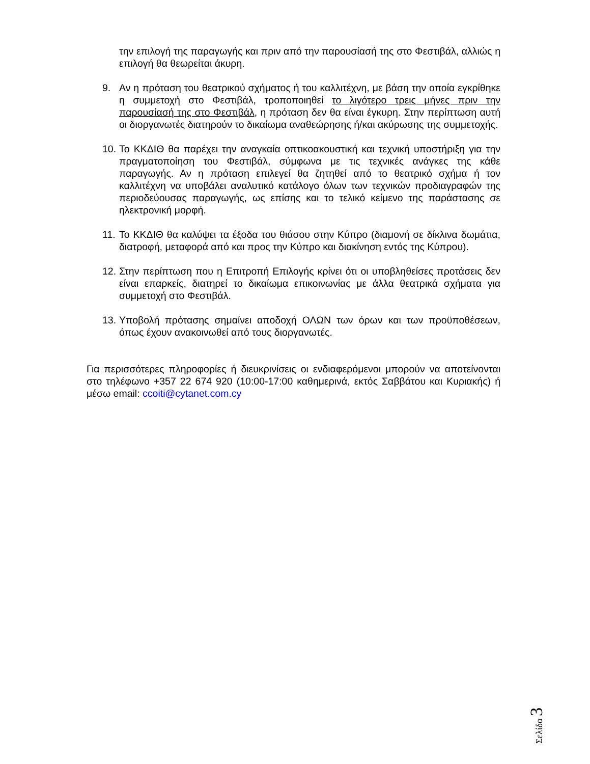την επιλογή της παραγωγής και πριν από την παρουσίασή της στο Φεστιβάλ, αλλιώς η επιλογή θα θεωρείται άκυρη.
9. Αν η πρόταση του θεατρικού σχήματος ή του καλλιτέχνη, με βάση την οποία εγκρίθηκε η συμμετοχή στο Φεστιβάλ, τροποποιηθεί το λιγότερο τρεις μήνες πριν την παρουσίασή της στο Φεστιβάλ, η πρόταση δεν θα είναι έγκυρη. Στην περίπτωση αυτή οι διοργανωτές διατηρούν το δικαίωμα αναθεώρησης ή/και ακύρωσης της συμμετοχής.
10.
Το ΚΚΔΙΘ θα παρέχει την αναγκαία οπτικοακουστική και τεχνική υποστήριξη για την πραγματοποίηση του Φεστιβάλ, σύμφωνα με τις τεχνικές ανάγκες της κάθε παραγωγής. Αν η πρόταση επιλεγεί θα ζητηθεί από το θεατρικό σχήμα ή τον καλλιτέχνη να υποβάλει αναλυτικό κατάλογο όλων των τεχνικών προδιαγραφών της περιοδεύουσας παραγωγής, ως επίσης και το τελικό κείμενο της παράστασης σε ηλεκτρονική μορφή.
11.
Το ΚΚΔΙΘ θα καλύψει τα έξοδα του θιάσου στην Κύπρο (διαμονή σε δίκλινα δωμάτια, διατροφή, μεταφορά από και προς την Κύπρο και διακίνηση εντός της Κύπρου).
12.
Στην περίπτωση που η Επιτροπή Επιλογής κρίνει ότι οι υποβληθείσες προτάσεις δεν είναι επαρκείς, διατηρεί το δικαίωμα επικοινωνίας με άλλα θεατρικά σχήματα για συμμετοχή στο Φεστιβάλ.
13.
Υποβολή πρότασης σημαίνει αποδοχή ΟΛΩΝ των όρων και των προϋποθέσεων, όπως έχουν ανακοινωθεί από τους διοργανωτές.
Για περισσότερες πληροφορίες ή διευκρινίσεις οι ενδιαφερόμενοι μπορούν να αποτείνονται στο τηλέφωνο +357 22 674 920 (10:00-17:00 καθημερινά, εκτός Σαββάτου και Κυριακής) ή μέσω email: ccoiti@cytanet.com.cy
Σελίδα 3